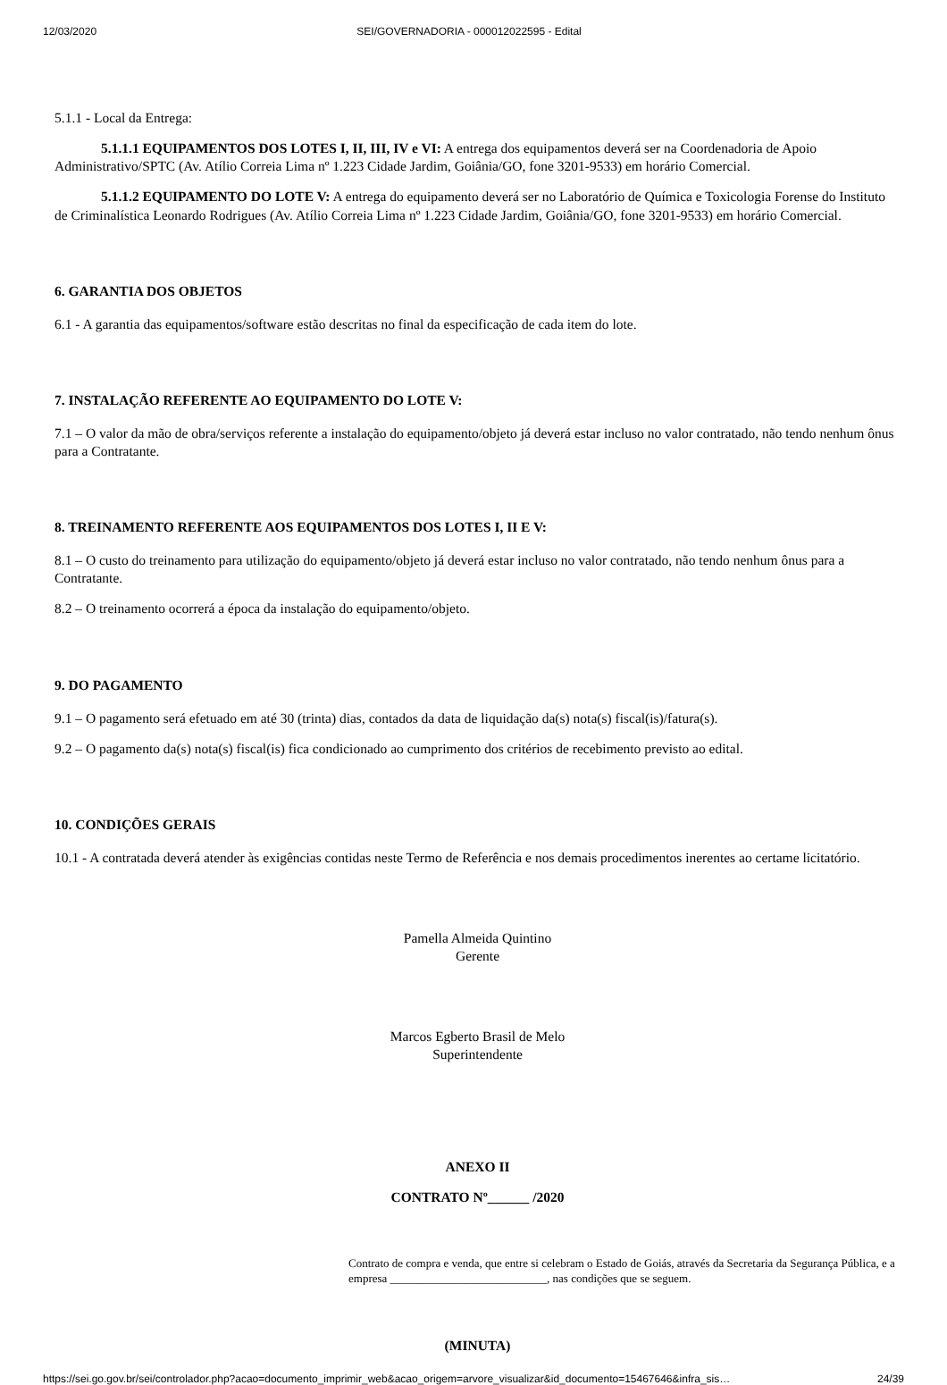12/03/2020 SEI/GOVERNADORIA - 000012022595 - Edital
5.1.1 - Local da Entrega:
5.1.1.1 EQUIPAMENTOS DOS LOTES I, II, III, IV e VI: A entrega dos equipamentos deverá ser na Coordenadoria de Apoio Administrativo/SPTC (Av. Atílio Correia Lima nº 1.223 Cidade Jardim, Goiânia/GO, fone 3201-9533) em horário Comercial.
5.1.1.2 EQUIPAMENTO DO LOTE V: A entrega do equipamento deverá ser no Laboratório de Química e Toxicologia Forense do Instituto de Criminalística Leonardo Rodrigues (Av. Atílio Correia Lima nº 1.223 Cidade Jardim, Goiânia/GO, fone 3201-9533) em horário Comercial.
6. GARANTIA DOS OBJETOS
6.1 - A garantia das equipamentos/software estão descritas no final da especificação de cada item do lote.
7. INSTALAÇÃO REFERENTE AO EQUIPAMENTO DO LOTE V:
7.1 – O valor da mão de obra/serviços referente a instalação do equipamento/objeto já deverá estar incluso no valor contratado, não tendo nenhum ônus para a Contratante.
8. TREINAMENTO REFERENTE AOS EQUIPAMENTOS DOS LOTES I, II E V:
8.1 – O custo do treinamento para utilização do equipamento/objeto já deverá estar incluso no valor contratado, não tendo nenhum ônus para a Contratante.
8.2 – O treinamento ocorrerá a época da instalação do equipamento/objeto.
9. DO PAGAMENTO
9.1 – O pagamento será efetuado em até 30 (trinta) dias, contados da data de liquidação da(s) nota(s) fiscal(is)/fatura(s).
9.2 – O pagamento da(s) nota(s) fiscal(is) fica condicionado ao cumprimento dos critérios de recebimento previsto ao edital.
10. CONDIÇÕES GERAIS
10.1 - A contratada deverá atender às exigências contidas neste Termo de Referência e nos demais procedimentos inerentes ao certame licitatório.
Pamella Almeida Quintino
Gerente
Marcos Egberto Brasil de Melo
Superintendente
ANEXO II
CONTRATO Nº______ /2020
Contrato de compra e venda, que entre si celebram o Estado de Goiás, através da Secretaria da Segurança Pública, e a empresa ___________________________, nas condições que se seguem.
(MINUTA)
https://sei.go.gov.br/sei/controlador.php?acao=documento_imprimir_web&acao_origem=arvore_visualizar&id_documento=15467646&infra_sis… 24/39